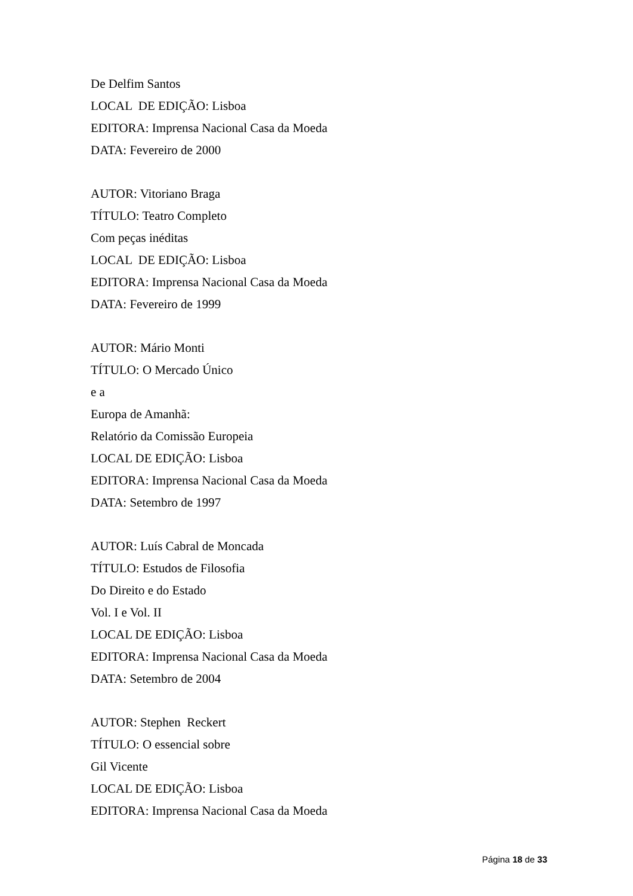De Delfim Santos
LOCAL DE EDIÇÃO: Lisboa
EDITORA: Imprensa Nacional Casa da Moeda
DATA: Fevereiro de 2000
AUTOR: Vitoriano Braga
TÍTULO: Teatro Completo
Com peças inéditas
LOCAL DE EDIÇÃO: Lisboa
EDITORA: Imprensa Nacional Casa da Moeda
DATA: Fevereiro de 1999
AUTOR: Mário Monti
TÍTULO: O Mercado Único
e a
Europa de Amanhã:
Relatório da Comissão Europeia
LOCAL DE EDIÇÃO: Lisboa
EDITORA: Imprensa Nacional Casa da Moeda
DATA: Setembro de 1997
AUTOR: Luís Cabral de Moncada
TÍTULO: Estudos de Filosofia
Do Direito e do Estado
Vol. I e Vol. II
LOCAL DE EDIÇÃO: Lisboa
EDITORA: Imprensa Nacional Casa da Moeda
DATA: Setembro de 2004
AUTOR: Stephen Reckert
TÍTULO: O essencial sobre
Gil Vicente
LOCAL DE EDIÇÃO: Lisboa
EDITORA: Imprensa Nacional Casa da Moeda
Página 18 de 33